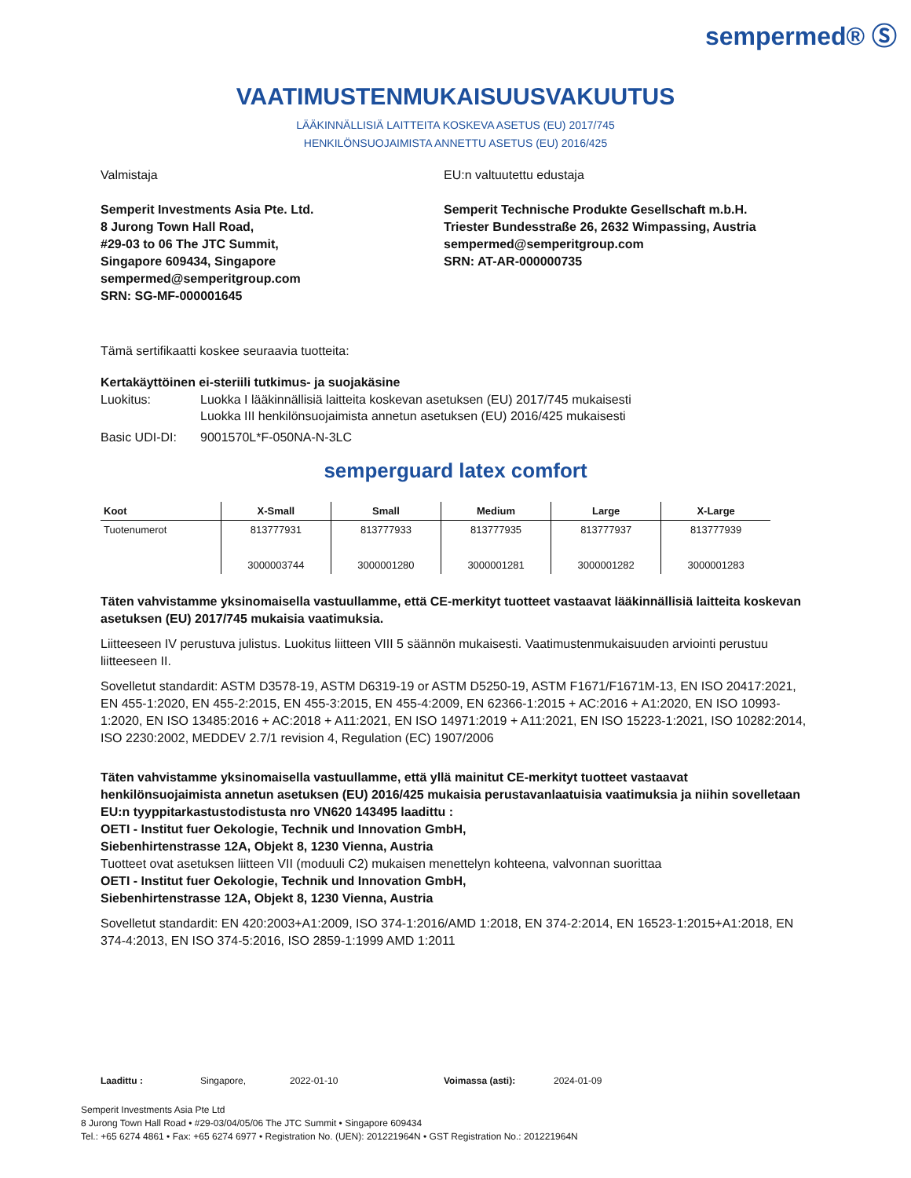sempermed® Ⓢ
VAATIMUSTENMUKAISUUSVAKUUTUS
LÄÄKINNÄLLISIÄ LAITTEITA KOSKEVA ASETUS (EU) 2017/745
HENKILÖNSUOJAIMISTA ANNETTU ASETUS (EU) 2016/425
Valmistaja
Semperit Investments Asia Pte. Ltd.
8 Jurong Town Hall Road,
#29-03 to 06 The JTC Summit,
Singapore 609434, Singapore
sempermed@semperitgroup.com
SRN: SG-MF-000001645
EU:n valtuutettu edustaja
Semperit Technische Produkte Gesellschaft m.b.H.
Triester Bundesstraße 26, 2632 Wimpassing, Austria
sempermed@semperitgroup.com
SRN: AT-AR-000000735
Tämä sertifikaatti koskee seuraavia tuotteita:
Kertakäyttöinen ei-steriili tutkimus- ja suojakäsine
Luokitus: Luokka I lääkinnällisiä laitteita koskevan asetuksen (EU) 2017/745 mukaisesti
Luokka III henkilönsuojaimista annetun asetuksen (EU) 2016/425 mukaisesti
Basic UDI-DI: 9001570L*F-050NA-N-3LC
semperguard latex comfort
| Koot | X-Small | Small | Medium | Large | X-Large |
| --- | --- | --- | --- | --- | --- |
| Tuotenumerot | 813777931 3000003744 | 813777933 3000001280 | 813777935 3000001281 | 813777937 3000001282 | 813777939 3000001283 |
Täten vahvistamme yksinomaisella vastuullamme, että CE-merkityt tuotteet vastaavat lääkinnällisiä laitteita koskevan asetuksen (EU) 2017/745 mukaisia vaatimuksia.
Liitteeseen IV perustuva julistus. Luokitus liitteen VIII 5 säännön mukaisesti. Vaatimustenmukaisuuden arviointi perustuu liitteeseen II.
Sovelletut standardit: ASTM D3578-19, ASTM D6319-19 or ASTM D5250-19, ASTM F1671/F1671M-13, EN ISO 20417:2021, EN 455-1:2020, EN 455-2:2015, EN 455-3:2015, EN 455-4:2009, EN 62366-1:2015 + AC:2016 + A1:2020, EN ISO 10993-1:2020, EN ISO 13485:2016 + AC:2018 + A11:2021, EN ISO 14971:2019 + A11:2021, EN ISO 15223-1:2021, ISO 10282:2014, ISO 2230:2002, MEDDEV 2.7/1 revision 4, Regulation (EC) 1907/2006
Täten vahvistamme yksinomaisella vastuullamme, että yllä mainitut CE-merkityt tuotteet vastaavat henkilönsuojaimista annetun asetuksen (EU) 2016/425 mukaisia perustavanlaatuisia vaatimuksia ja niihin sovelletaan EU:n tyyppitarkastustodistusta nro VN620 143495 laadittu :
OETI - Institut fuer Oekologie, Technik und Innovation GmbH,
Siebenhirtenstrasse 12A, Objekt 8, 1230 Vienna, Austria
Tuotteet ovat asetuksen liitteen VII (moduuli C2) mukaisen menettelyn kohteena, valvonnan suorittaa
OETI - Institut fuer Oekologie, Technik und Innovation GmbH,
Siebenhirtenstrasse 12A, Objekt 8, 1230 Vienna, Austria
Sovelletut standardit: EN 420:2003+A1:2009, ISO 374-1:2016/AMD 1:2018, EN 374-2:2014, EN 16523-1:2015+A1:2018, EN 374-4:2013, EN ISO 374-5:2016, ISO 2859-1:1999 AMD 1:2011
Laadittu : Singapore, 2022-01-10 Voimassa (asti): 2024-01-09
Semperit Investments Asia Pte Ltd
8 Jurong Town Hall Road • #29-03/04/05/06 The JTC Summit • Singapore 609434
Tel.: +65 6274 4861 • Fax: +65 6274 6977 • Registration No. (UEN): 201221964N • GST Registration No.: 201221964N